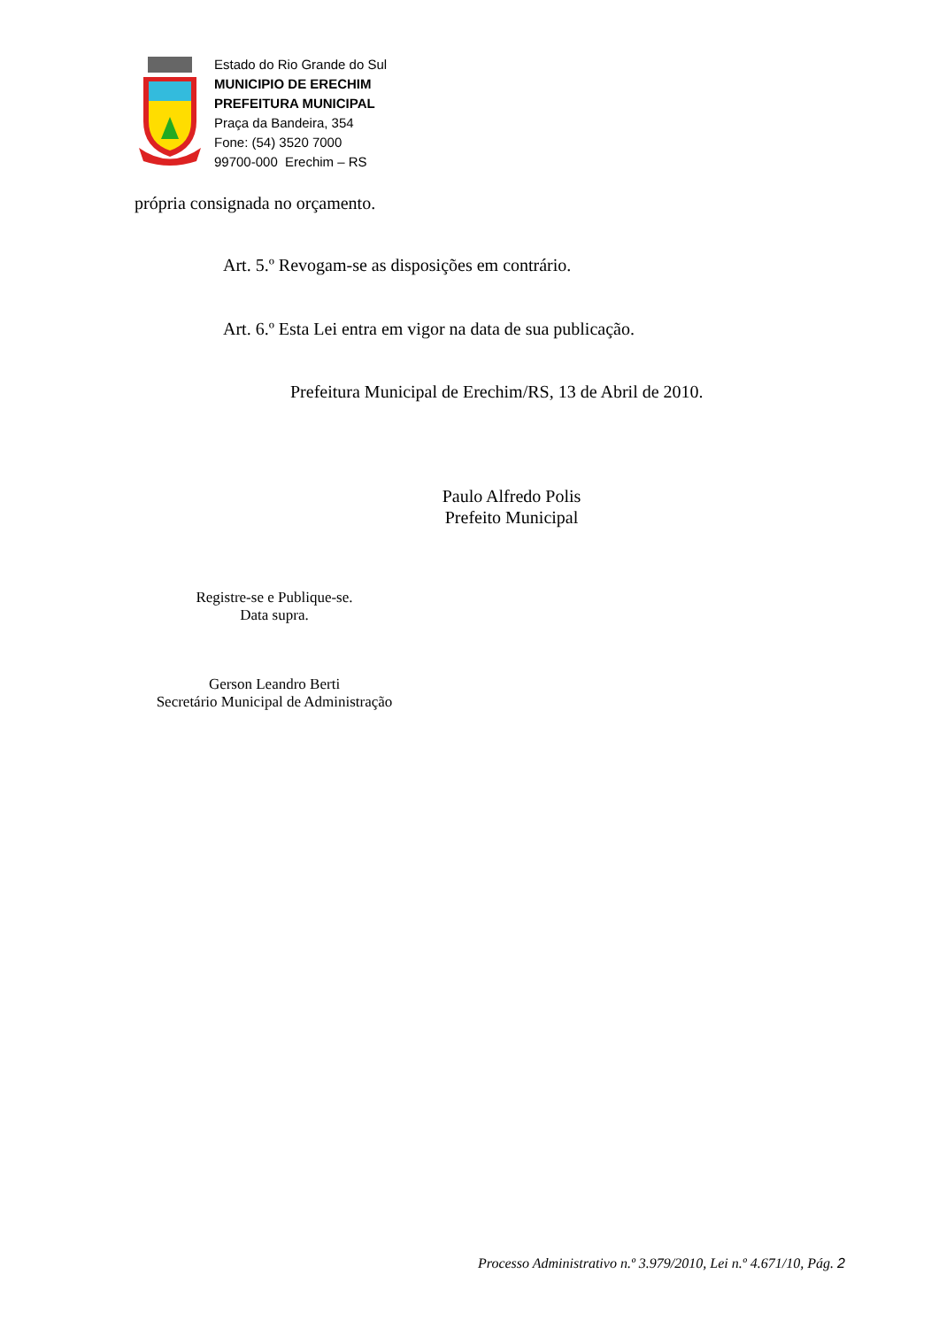Estado do Rio Grande do Sul
MUNICIPIO DE ERECHIM
PREFEITURA MUNICIPAL
Praça da Bandeira, 354
Fone: (54) 3520 7000
99700-000 Erechim – RS
própria consignada no orçamento.
Art. 5.º Revogam-se as disposições em contrário.
Art. 6.º Esta Lei entra em vigor na data de sua publicação.
Prefeitura Municipal de Erechim/RS, 13 de Abril de 2010.
Paulo Alfredo Polis
Prefeito Municipal
Registre-se e Publique-se.
Data supra.
Gerson Leandro Berti
Secretário Municipal de Administração
Processo Administrativo n.º 3.979/2010, Lei n.º 4.671/10, Pág. 2